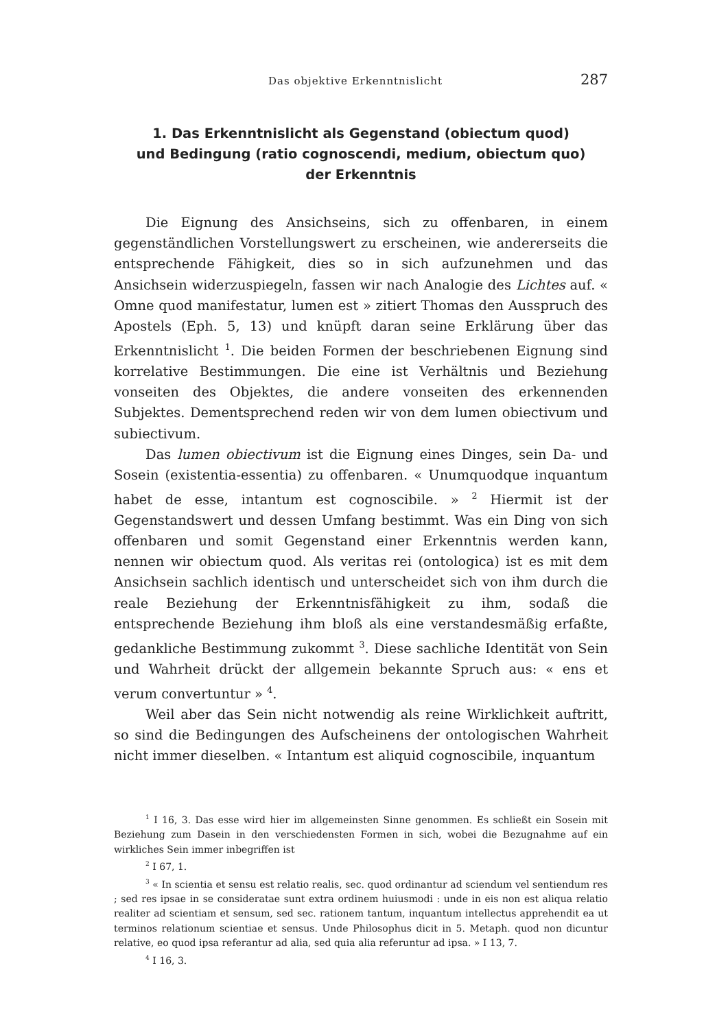Das objektive Erkenntnislicht 287
1. Das Erkenntnislicht als Gegenstand (obiectum quod)
und Bedingung (ratio cognoscendi, medium, obiectum quo)
der Erkenntnis
Die Eignung des Ansichseins, sich zu offenbaren, in einem gegenständlichen Vorstellungswert zu erscheinen, wie andererseits die entsprechende Fähigkeit, dies so in sich aufzunehmen und das Ansichsein widerzuspiegeln, fassen wir nach Analogie des Lichtes auf. « Omne quod manifestatur, lumen est » zitiert Thomas den Ausspruch des Apostels (Eph. 5, 13) und knüpft daran seine Erklärung über das Erkenntnislicht <sup>1</sup>. Die beiden Formen der beschriebenen Eignung sind korrelative Bestimmungen. Die eine ist Verhältnis und Beziehung vonseiten des Objektes, die andere vonseiten des erkennenden Subjektes. Dementsprechend reden wir von dem lumen obiectivum und subiectivum.
Das lumen obiectivum ist die Eignung eines Dinges, sein Da- und Sosein (existentia-essentia) zu offenbaren. « Unumquodque inquantum habet de esse, intantum est cognoscibile. » <sup>2</sup> Hiermit ist der Gegenstandswert und dessen Umfang bestimmt. Was ein Ding von sich offenbaren und somit Gegenstand einer Erkenntnis werden kann, nennen wir obiectum quod. Als veritas rei (ontologica) ist es mit dem Ansichsein sachlich identisch und unterscheidet sich von ihm durch die reale Beziehung der Erkenntnisfähigkeit zu ihm, sodaß die entsprechende Beziehung ihm bloß als eine verstandesmäßig erfaßte, gedankliche Bestimmung zukommt <sup>3</sup>. Diese sachliche Identität von Sein und Wahrheit drückt der allgemein bekannte Spruch aus: « ens et verum convertuntur » <sup>4</sup>.
Weil aber das Sein nicht notwendig als reine Wirklichkeit auftritt, so sind die Bedingungen des Aufscheinens der ontologischen Wahrheit nicht immer dieselben. « Intantum est aliquid cognoscibile, inquantum
<sup>1</sup> I 16, 3. Das esse wird hier im allgemeinsten Sinne genommen. Es schließt ein Sosein mit Beziehung zum Dasein in den verschiedensten Formen in sich, wobei die Bezugnahme auf ein wirkliches Sein immer inbegriffen ist
<sup>2</sup> I 67, 1.
<sup>3</sup> « In scientia et sensu est relatio realis, sec. quod ordinantur ad sciendum vel sentiendum res ; sed res ipsae in se consideratae sunt extra ordinem huiusmodi : unde in eis non est aliqua relatio realiter ad scientiam et sensum, sed sec. rationem tantum, inquantum intellectus apprehendit ea ut terminos relationum scientiae et sensus. Unde Philosophus dicit in 5. Metaph. quod non dicuntur relative, eo quod ipsa referantur ad alia, sed quia alia referuntur ad ipsa. » I 13, 7.
<sup>4</sup> I 16, 3.